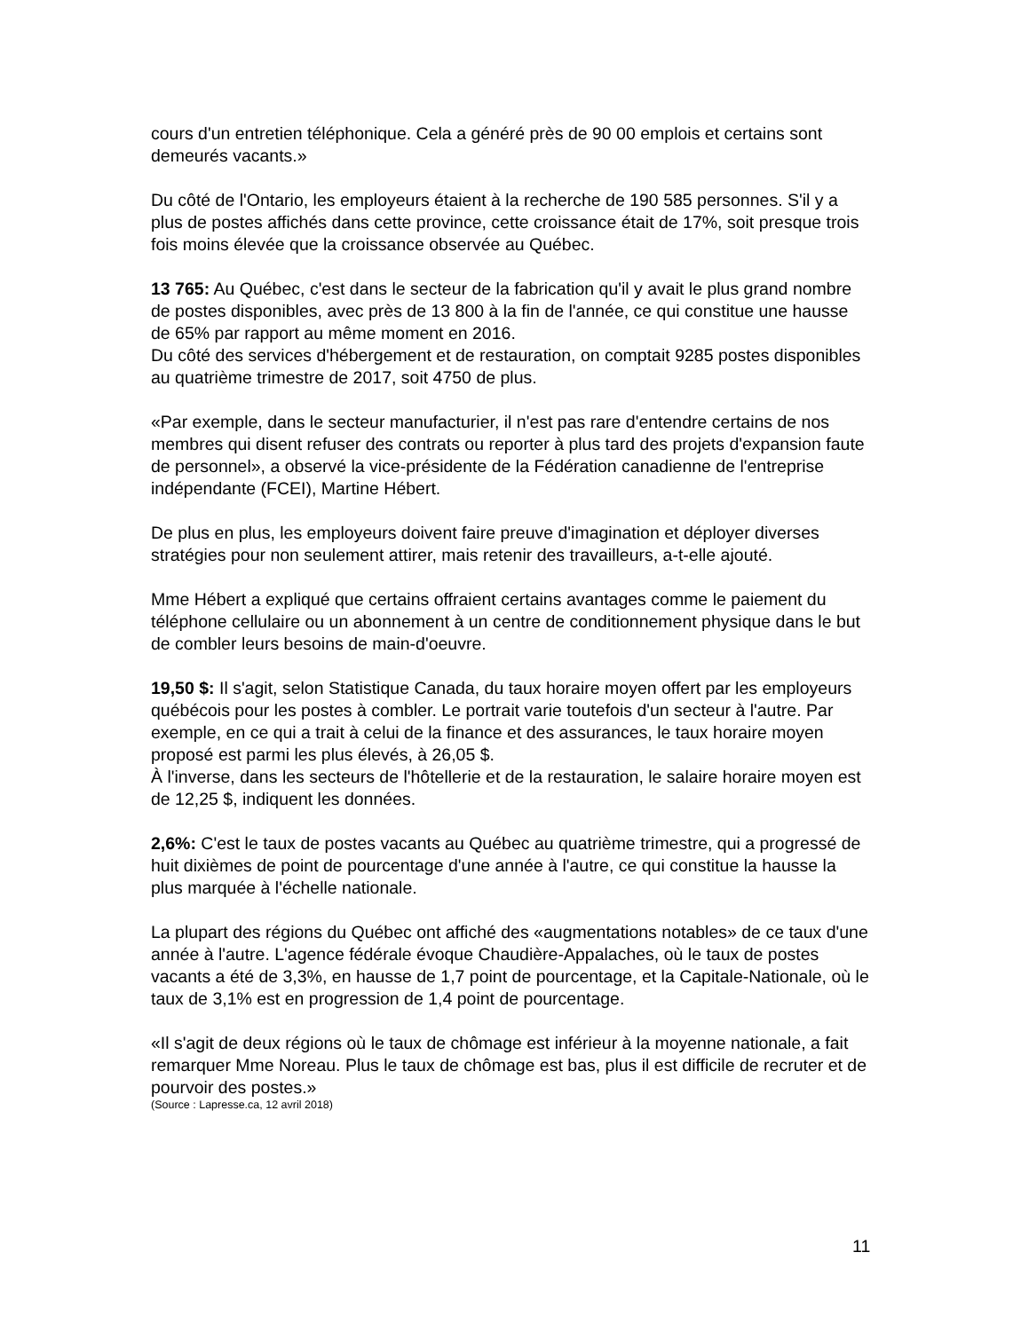cours d'un entretien téléphonique. Cela a généré près de 90 00 emplois et certains sont demeurés vacants.»
Du côté de l'Ontario, les employeurs étaient à la recherche de 190 585 personnes. S'il y a plus de postes affichés dans cette province, cette croissance était de 17%, soit presque trois fois moins élevée que la croissance observée au Québec.
13 765: Au Québec, c'est dans le secteur de la fabrication qu'il y avait le plus grand nombre de postes disponibles, avec près de 13 800 à la fin de l'année, ce qui constitue une hausse de 65% par rapport au même moment en 2016.
Du côté des services d'hébergement et de restauration, on comptait 9285 postes disponibles au quatrième trimestre de 2017, soit 4750 de plus.
«Par exemple, dans le secteur manufacturier, il n'est pas rare d'entendre certains de nos membres qui disent refuser des contrats ou reporter à plus tard des projets d'expansion faute de personnel», a observé la vice-présidente de la Fédération canadienne de l'entreprise indépendante (FCEI), Martine Hébert.
De plus en plus, les employeurs doivent faire preuve d'imagination et déployer diverses stratégies pour non seulement attirer, mais retenir des travailleurs, a-t-elle ajouté.
Mme Hébert a expliqué que certains offraient certains avantages comme le paiement du téléphone cellulaire ou un abonnement à un centre de conditionnement physique dans le but de combler leurs besoins de main-d'oeuvre.
19,50 $: Il s'agit, selon Statistique Canada, du taux horaire moyen offert par les employeurs québécois pour les postes à combler. Le portrait varie toutefois d'un secteur à l'autre. Par exemple, en ce qui a trait à celui de la finance et des assurances, le taux horaire moyen proposé est parmi les plus élevés, à 26,05 $.
À l'inverse, dans les secteurs de l'hôtellerie et de la restauration, le salaire horaire moyen est de 12,25 $, indiquent les données.
2,6%: C'est le taux de postes vacants au Québec au quatrième trimestre, qui a progressé de huit dixièmes de point de pourcentage d'une année à l'autre, ce qui constitue la hausse la plus marquée à l'échelle nationale.
La plupart des régions du Québec ont affiché des «augmentations notables» de ce taux d'une année à l'autre. L'agence fédérale évoque Chaudière-Appalaches, où le taux de postes vacants a été de 3,3%, en hausse de 1,7 point de pourcentage, et la Capitale-Nationale, où le taux de 3,1% est en progression de 1,4 point de pourcentage.
«Il s'agit de deux régions où le taux de chômage est inférieur à la moyenne nationale, a fait remarquer Mme Noreau. Plus le taux de chômage est bas, plus il est difficile de recruter et de pourvoir des postes.»
(Source : Lapresse.ca, 12 avril 2018)
11